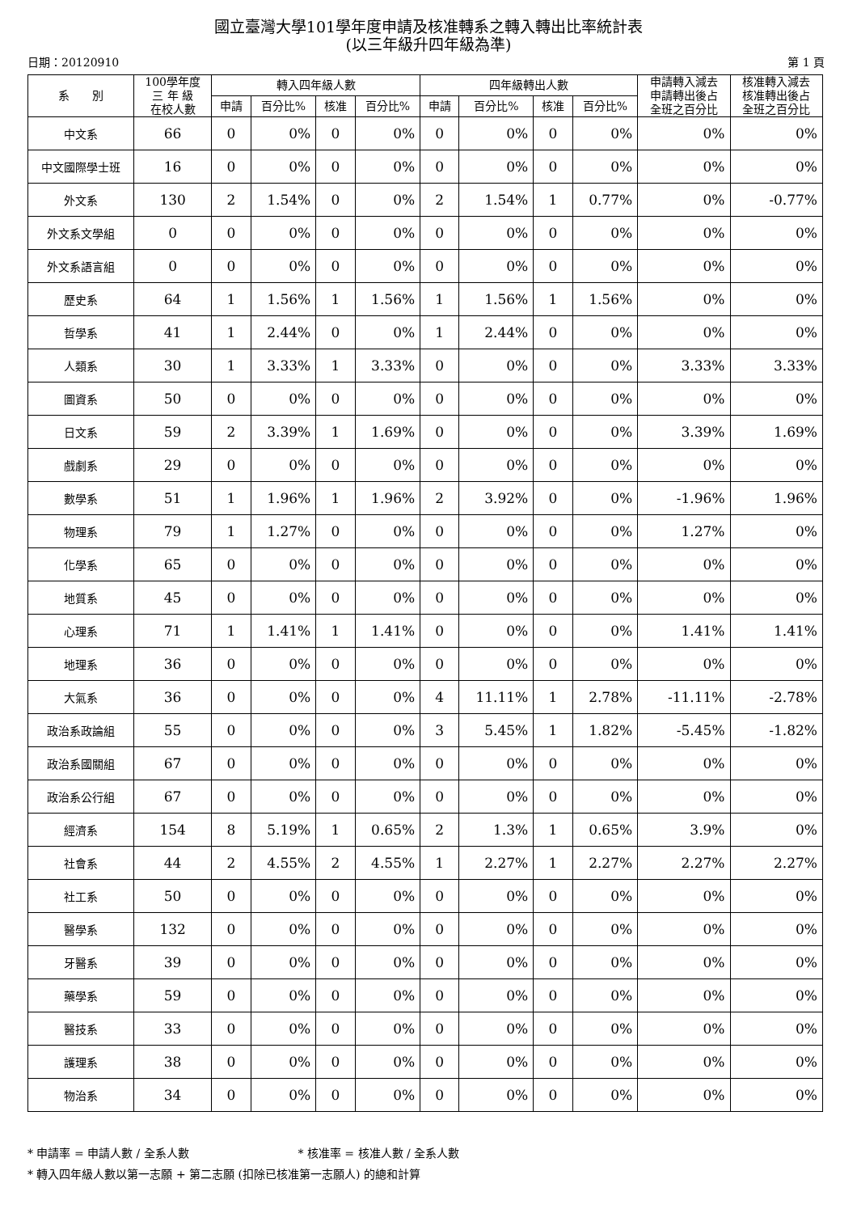國立臺灣大學101學年度申請及核准轉系之轉入轉出比率統計表
(以三年級升四年級為準)
日期：20120910 第 1 頁
| 系 別 | 100學年度 三 年 級 在校人數 | 轉入四年級人數 | | | | 四年級轉出人數 | | | | 申請轉入減去 申請轉出後占 全班之百分比 | 核准轉入減去 核准轉出後占 全班之百分比 |
| --- | --- | --- | --- | --- | --- | --- | --- | --- | --- | --- | --- |
| | | 申請 | 百分比% | 核准 | 百分比% | 申請 | 百分比% | 核准 | 百分比% | | |
| 中文系 | 66 | 0 | 0% | 0 | 0% | 0 | 0% | 0 | 0% | 0% | 0% |
| 中文國際學士班 | 16 | 0 | 0% | 0 | 0% | 0 | 0% | 0 | 0% | 0% | 0% |
| 外文系 | 130 | 2 | 1.54% | 0 | 0% | 2 | 1.54% | 1 | 0.77% | 0% | -0.77% |
| 外文系文學組 | 0 | 0 | 0% | 0 | 0% | 0 | 0% | 0 | 0% | 0% | 0% |
| 外文系語言組 | 0 | 0 | 0% | 0 | 0% | 0 | 0% | 0 | 0% | 0% | 0% |
| 歷史系 | 64 | 1 | 1.56% | 1 | 1.56% | 1 | 1.56% | 1 | 1.56% | 0% | 0% |
| 哲學系 | 41 | 1 | 2.44% | 0 | 0% | 1 | 2.44% | 0 | 0% | 0% | 0% |
| 人類系 | 30 | 1 | 3.33% | 1 | 3.33% | 0 | 0% | 0 | 0% | 3.33% | 3.33% |
| 圖資系 | 50 | 0 | 0% | 0 | 0% | 0 | 0% | 0 | 0% | 0% | 0% |
| 日文系 | 59 | 2 | 3.39% | 1 | 1.69% | 0 | 0% | 0 | 0% | 3.39% | 1.69% |
| 戲劇系 | 29 | 0 | 0% | 0 | 0% | 0 | 0% | 0 | 0% | 0% | 0% |
| 數學系 | 51 | 1 | 1.96% | 1 | 1.96% | 2 | 3.92% | 0 | 0% | -1.96% | 1.96% |
| 物理系 | 79 | 1 | 1.27% | 0 | 0% | 0 | 0% | 0 | 0% | 1.27% | 0% |
| 化學系 | 65 | 0 | 0% | 0 | 0% | 0 | 0% | 0 | 0% | 0% | 0% |
| 地質系 | 45 | 0 | 0% | 0 | 0% | 0 | 0% | 0 | 0% | 0% | 0% |
| 心理系 | 71 | 1 | 1.41% | 1 | 1.41% | 0 | 0% | 0 | 0% | 1.41% | 1.41% |
| 地理系 | 36 | 0 | 0% | 0 | 0% | 0 | 0% | 0 | 0% | 0% | 0% |
| 大氣系 | 36 | 0 | 0% | 0 | 0% | 4 | 11.11% | 1 | 2.78% | -11.11% | -2.78% |
| 政治系政論組 | 55 | 0 | 0% | 0 | 0% | 3 | 5.45% | 1 | 1.82% | -5.45% | -1.82% |
| 政治系國關組 | 67 | 0 | 0% | 0 | 0% | 0 | 0% | 0 | 0% | 0% | 0% |
| 政治系公行組 | 67 | 0 | 0% | 0 | 0% | 0 | 0% | 0 | 0% | 0% | 0% |
| 經濟系 | 154 | 8 | 5.19% | 1 | 0.65% | 2 | 1.3% | 1 | 0.65% | 3.9% | 0% |
| 社會系 | 44 | 2 | 4.55% | 2 | 4.55% | 1 | 2.27% | 1 | 2.27% | 2.27% | 2.27% |
| 社工系 | 50 | 0 | 0% | 0 | 0% | 0 | 0% | 0 | 0% | 0% | 0% |
| 醫學系 | 132 | 0 | 0% | 0 | 0% | 0 | 0% | 0 | 0% | 0% | 0% |
| 牙醫系 | 39 | 0 | 0% | 0 | 0% | 0 | 0% | 0 | 0% | 0% | 0% |
| 藥學系 | 59 | 0 | 0% | 0 | 0% | 0 | 0% | 0 | 0% | 0% | 0% |
| 醫技系 | 33 | 0 | 0% | 0 | 0% | 0 | 0% | 0 | 0% | 0% | 0% |
| 護理系 | 38 | 0 | 0% | 0 | 0% | 0 | 0% | 0 | 0% | 0% | 0% |
| 物治系 | 34 | 0 | 0% | 0 | 0% | 0 | 0% | 0 | 0% | 0% | 0% |
* 申請率 = 申請人數 / 全系人數 * 核准率 = 核准人數 / 全系人數
* 轉入四年級人數以第一志願 + 第二志願 (扣除已核准第一志願人) 的總和計算